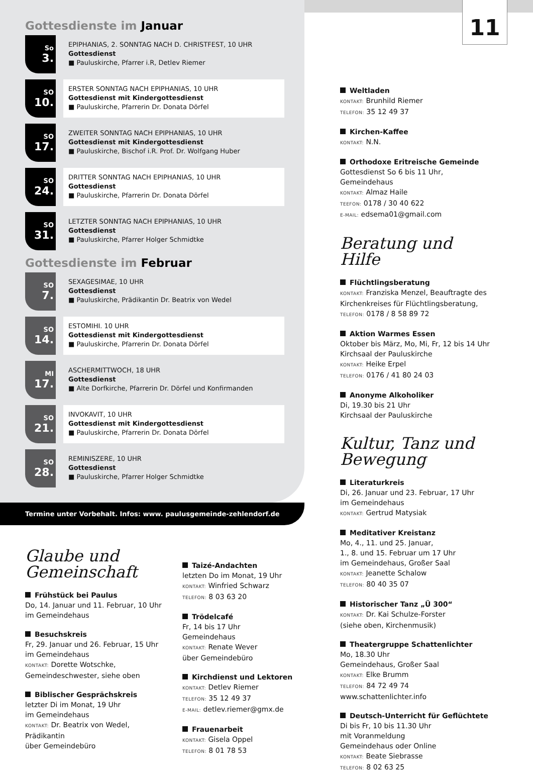11
Gottesdienste im Januar
So
3.
EPIPHANIAS, 2. SONNTAG NACH D. CHRISTFEST, 10 UHR
Gottesdienst
■ Pauluskirche, Pfarrer i.R, Detlev Riemer
SO
10.
ERSTER SONNTAG NACH EPIPHANIAS, 10 UHR
Gottesdienst mit Kindergottesdienst
■ Pauluskirche, Pfarrerin Dr. Donata Dörfel
SO
17.
ZWEITER SONNTAG NACH EPIPHANIAS, 10 UHR
Gottesdienst mit Kindergottesdienst
■ Pauluskirche, Bischof i.R. Prof. Dr. Wolfgang Huber
SO
24.
DRITTER SONNTAG NACH EPIPHANIAS, 10 UHR
Gottesdienst
■ Pauluskirche, Pfarrerin Dr. Donata Dörfel
SO
31.
LETZTER SONNTAG NACH EPIPHANIAS, 10 UHR
Gottesdienst
■ Pauluskirche, Pfarrer Holger Schmidtke
Gottesdienste im Februar
SO
7.
SEXAGESIMAE, 10 UHR
Gottesdienst
■ Pauluskirche, Prädikantin Dr. Beatrix von Wedel
SO
14.
ESTOMIHI. 10 UHR
Gottesdienst mit Kindergottesdienst
■ Pauluskirche, Pfarrerin Dr. Donata Dörfel
MI
17.
ASCHERMITTWOCH, 18 UHR
Gottesdienst
■ Alte Dorfkirche, Pfarrerin Dr. Dörfel und Konfirmanden
SO
21.
INVOKAVIT, 10 UHR
Gottesdienst mit Kindergottesdienst
■ Pauluskirche, Pfarrerin Dr. Donata Dörfel
SO
28.
REMINISZERE, 10 UHR
Gottesdienst
■ Pauluskirche, Pfarrer Holger Schmidtke
Termine unter Vorbehalt. Infos: www. paulusgemeinde-zehlendorf.de
Glaube und Gemeinschaft
Frühstück bei Paulus
Do, 14. Januar und 11. Februar, 10 Uhr
im Gemeindehaus
Besuchskreis
Fr, 29. Januar und 26. Februar, 15 Uhr
im Gemeindehaus
KONTAKT: Dorette Wotschke,
Gemeindeschwester, siehe oben
Biblischer Gesprächskreis
letzter Di im Monat, 19 Uhr
im Gemeindehaus
KONTAKT: Dr. Beatrix von Wedel, Prädikantin
über Gemeindebüro
Taizé-Andachten
letzten Do im Monat, 19 Uhr
KONTAKT: Winfried Schwarz
TELEFON: 8 03 63 20
Trödelcafé
Fr, 14 bis 17 Uhr
Gemeindehaus
KONTAKT: Renate Wever
über Gemeindebüro
Kirchdienst und Lektoren
KONTAKT: Detlev Riemer
TELEFON: 35 12 49 37
E-MAIL: detlev.riemer@gmx.de
Frauenarbeit
KONTAKT: Gisela Oppel
TELEFON: 8 01 78 53
Weltladen
KONTAKT: Brunhild Riemer
TELEFON: 35 12 49 37
Kirchen-Kaffee
KONTAKT: N.N.
Orthodoxe Eritreische Gemeinde
Gottesdienst So 6 bis 11 Uhr,
Gemeindehaus
KONTAKT: Almaz Haile
TEEFON: 0178 / 30 40 622
E-MAIL: edsema01@gmail.com
Beratung und Hilfe
Flüchtlingsberatung
KONTAKT: Franziska Menzel, Beauftragte des Kirchenkreises für Flüchtlingsberatung,
TELEFON: 0178 / 8 58 89 72
Aktion Warmes Essen
Oktober bis März, Mo, Mi, Fr, 12 bis 14 Uhr
Kirchsaal der Pauluskirche
KONTAKT: Heike Erpel
TELEFON: 0176 / 41 80 24 03
Anonyme Alkoholiker
Di, 19.30 bis 21 Uhr
Kirchsaal der Pauluskirche
Kultur, Tanz und Bewegung
Literaturkreis
Di, 26. Januar und 23. Februar, 17 Uhr
im Gemeindehaus
KONTAKT: Gertrud Matysiak
Meditativer Kreistanz
Mo, 4., 11. und 25. Januar,
1., 8. und 15. Februar um 17 Uhr
im Gemeindehaus, Großer Saal
KONTAKT: Jeanette Schalow
TELEFON: 80 40 35 07
Historischer Tanz „Ü 300“
KONTAKT: Dr. Kai Schulze-Forster
(siehe oben, Kirchenmusik)
Theatergruppe Schattenlichter
Mo, 18.30 Uhr
Gemeindehaus, Großer Saal
KONTAKT: Elke Brumm
TELEFON: 84 72 49 74
www.schattenlichter.info
Deutsch-Unterricht für Geflüchtete
Di bis Fr, 10 bis 11.30 Uhr
mit Voranmeldung
Gemeindehaus oder Online
KONTAKT: Beate Siebrasse
TELEFON: 8 02 63 25